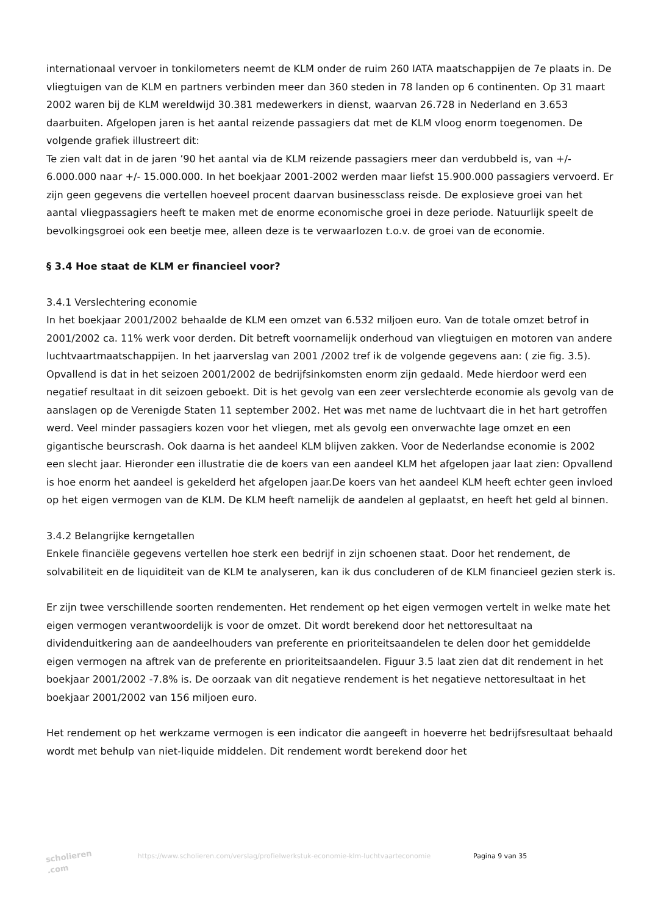internationaal vervoer in tonkilometers neemt de KLM onder de ruim 260 IATA maatschappijen de 7e plaats in. De vliegtuigen van de KLM en partners verbinden meer dan 360 steden in 78 landen op 6 continenten. Op 31 maart 2002 waren bij de KLM wereldwijd 30.381 medewerkers in dienst, waarvan 26.728 in Nederland en 3.653 daarbuiten. Afgelopen jaren is het aantal reizende passagiers dat met de KLM vloog enorm toegenomen. De volgende grafiek illustreert dit:
Te zien valt dat in de jaren ’90 het aantal via de KLM reizende passagiers meer dan verdubbeld is, van +/- 6.000.000 naar +/- 15.000.000. In het boekjaar 2001-2002 werden maar liefst 15.900.000 passagiers vervoerd. Er zijn geen gegevens die vertellen hoeveel procent daarvan businessclass reisde. De explosieve groei van het aantal vliegpassagiers heeft te maken met de enorme economische groei in deze periode. Natuurlijk speelt de bevolkingsgroei ook een beetje mee, alleen deze is te verwaarlozen t.o.v. de groei van de economie.
§ 3.4 Hoe staat de KLM er financieel voor?
3.4.1 Verslechtering economie
In het boekjaar 2001/2002 behaalde de KLM een omzet van 6.532 miljoen euro. Van de totale omzet betrof in 2001/2002 ca. 11% werk voor derden. Dit betreft voornamelijk onderhoud van vliegtuigen en motoren van andere luchtvaartmaatschappijen. In het jaarverslag van 2001 /2002 tref ik de volgende gegevens aan: ( zie fig. 3.5). Opvallend is dat in het seizoen 2001/2002 de bedrijfsinkomsten enorm zijn gedaald. Mede hierdoor werd een negatief resultaat in dit seizoen geboekt. Dit is het gevolg van een zeer verslechterde economie als gevolg van de aanslagen op de Verenigde Staten 11 september 2002. Het was met name de luchtvaart die in het hart getroffen werd. Veel minder passagiers kozen voor het vliegen, met als gevolg een onverwachte lage omzet en een gigantische beurscrash. Ook daarna is het aandeel KLM blijven zakken. Voor de Nederlandse economie is 2002 een slecht jaar. Hieronder een illustratie die de koers van een aandeel KLM het afgelopen jaar laat zien: Opvallend is hoe enorm het aandeel is gekelderd het afgelopen jaar.De koers van het aandeel KLM heeft echter geen invloed op het eigen vermogen van de KLM. De KLM heeft namelijk de aandelen al geplaatst, en heeft het geld al binnen.
3.4.2 Belangrijke kerngetallen
Enkele financiële gegevens vertellen hoe sterk een bedrijf in zijn schoenen staat. Door het rendement, de solvabiliteit en de liquiditeit van de KLM te analyseren, kan ik dus concluderen of de KLM financieel gezien sterk is.
Er zijn twee verschillende soorten rendementen. Het rendement op het eigen vermogen vertelt in welke mate het eigen vermogen verantwoordelijk is voor de omzet. Dit wordt berekend door het nettoresultaat na dividenduitkering aan de aandeelhouders van preferente en prioriteitsaandelen te delen door het gemiddelde eigen vermogen na aftrek van de preferente en prioriteitsaandelen. Figuur 3.5 laat zien dat dit rendement in het boekjaar 2001/2002 -7.8% is. De oorzaak van dit negatieve rendement is het negatieve nettoresultaat in het boekjaar 2001/2002 van 156 miljoen euro.
Het rendement op het werkzame vermogen is een indicator die aangeeft in hoeverre het bedrijfsresultaat behaald wordt met behulp van niet-liquide middelen. Dit rendement wordt berekend door het
scholieren .com
https://www.scholieren.com/verslag/profielwerkstuk-economie-klm-luchtvaarteconomie Pagina 9 van 35